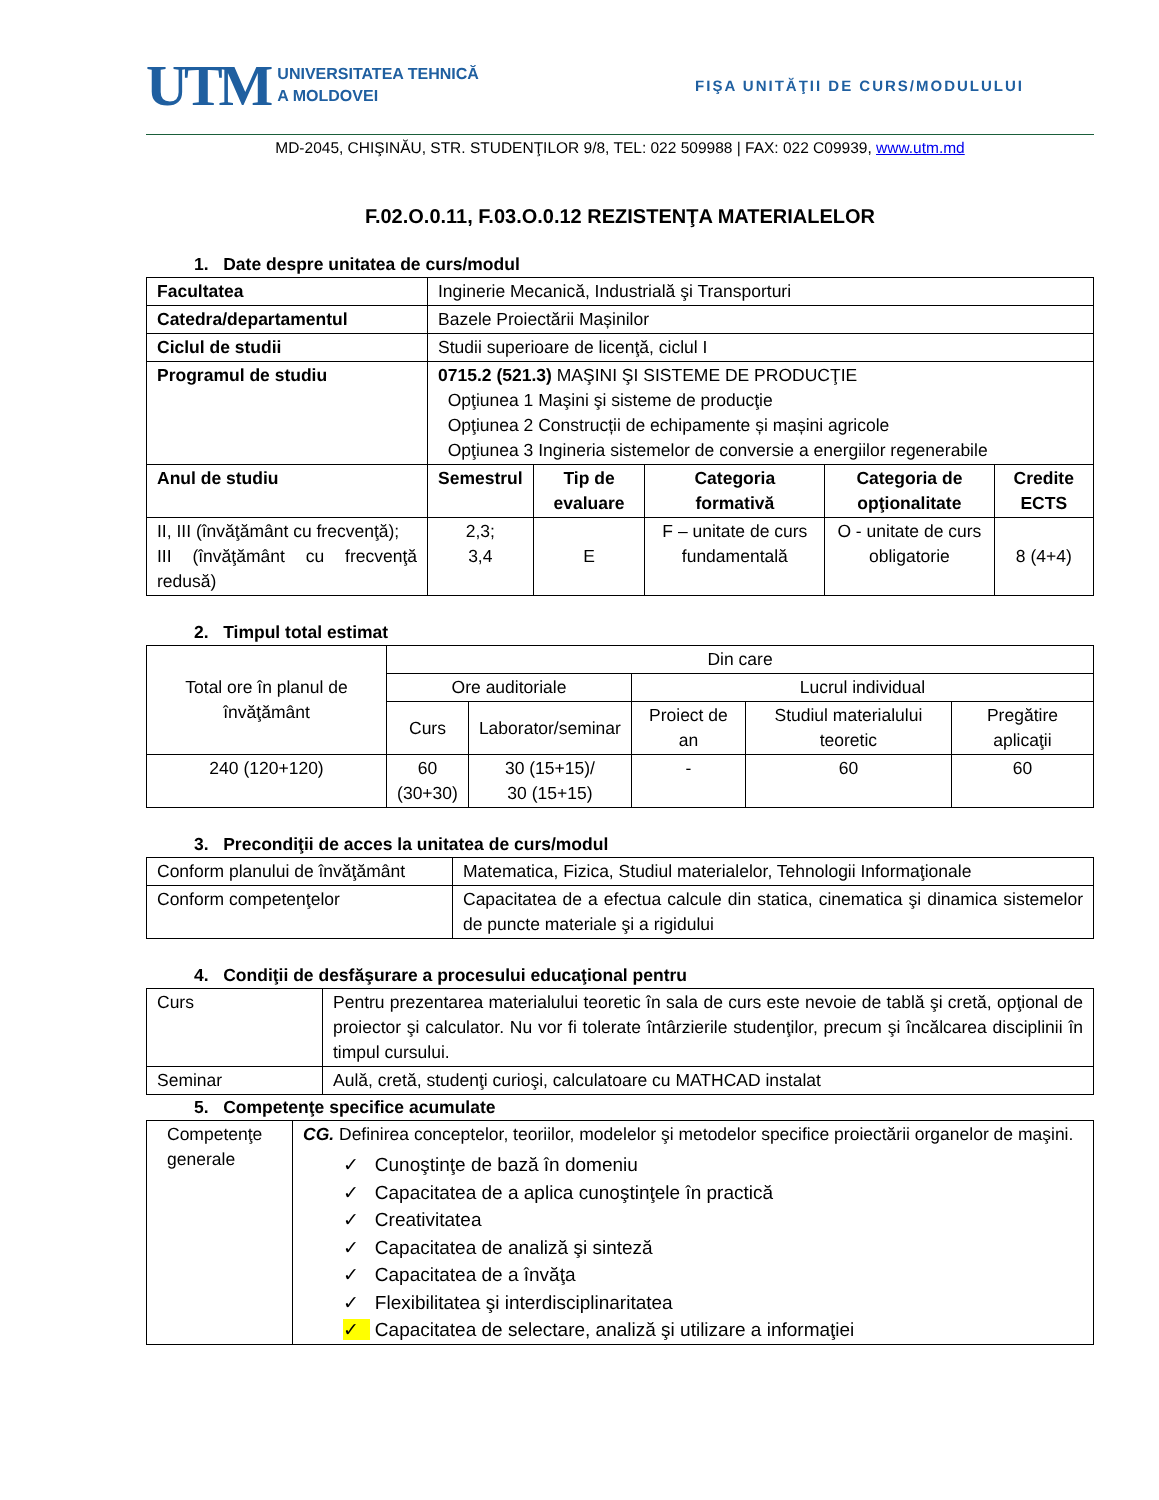UTM UNIVERSITATEA TEHNICĂ
A MOLDOVEI
FIŞA UNITĂŢII DE CURS/MODULULUI
MD-2045, CHIŞINĂU, STR. STUDENŢILOR 9/8, TEL: 022 509988 | FAX: 022 C09939, www.utm.md
F.02.O.0.11, F.03.O.0.12 REZISTENŢA MATERIALELOR
1. Date despre unitatea de curs/modul
| Facultatea | Inginerie Mecanică, Industrială şi Transporturi | | | | |
| Catedra/departamentul | Bazele Proiectării Mașinilor | | | | |
| Ciclul de studii | Studii superioare de licenţă, ciclul I | | | | |
| Programul de studiu | 0715.2 (521.3) MAŞINI ŞI SISTEME DE PRODUCŢIE Opţiunea 1 Maşini şi sisteme de producţie Opţiunea 2 Construcții de echipamente și mașini agricole Opţiunea 3 Ingineria sistemelor de conversie a energiilor regenerabile | | | | |
| Anul de studiu | Semestrul | Tip de evaluare | Categoria formativă | Categoria de opţionalitate | Credite ECTS |
| II, III (învăţământ cu frecvenţă); III (învăţământ cu frecvenţă redusă) | 2,3; 3,4 | E | F – unitate de curs fundamentală | O - unitate de curs obligatorie | 8 (4+4) |
2. Timpul total estimat
| Total ore în planul de învăţământ | Din care | | | | |
| | Ore auditoriale | | Lucrul individual | | |
| | Curs | Laborator/seminar | Proiect de an | Studiul materialului teoretic | Pregătire aplicaţii |
| 240 (120+120) | 60 (30+30) | 30 (15+15)/ 30 (15+15) | - | 60 | 60 |
3. Precondiţii de acces la unitatea de curs/modul
| Conform planului de învăţământ | Matematica, Fizica, Studiul materialelor, Tehnologii Informaţionale |
| Conform competenţelor | Capacitatea de a efectua calcule din statica, cinematica şi dinamica sistemelor de puncte materiale şi a rigidului |
4. Condiţii de desfăşurare a procesului educaţional pentru
| Curs | Pentru prezentarea materialului teoretic în sala de curs este nevoie de tablă şi cretă, opţional de proiector şi calculator. Nu vor fi tolerate întârzierile studenţilor, precum şi încălcarea disciplinii în timpul cursului. |
| Seminar | Aulă, cretă, studenţi curioşi, calculatoare cu MATHCAD instalat |
5. Competenţe specifice acumulate
| Competenţe generale | CG. Definirea conceptelor, teoriilor, modelelor şi metodelor specifice proiectării organelor de maşini. ✓ Cunoştinţe de bază în domeniu ✓ Capacitatea de a aplica cunoştinţele în practică ✓ Creativitatea ✓ Capacitatea de analiză şi sinteză ✓ Capacitatea de a învăţa ✓ Flexibilitatea şi interdisciplinaritatea ✓ Capacitatea de selectare, analiză şi utilizare a informaţiei |